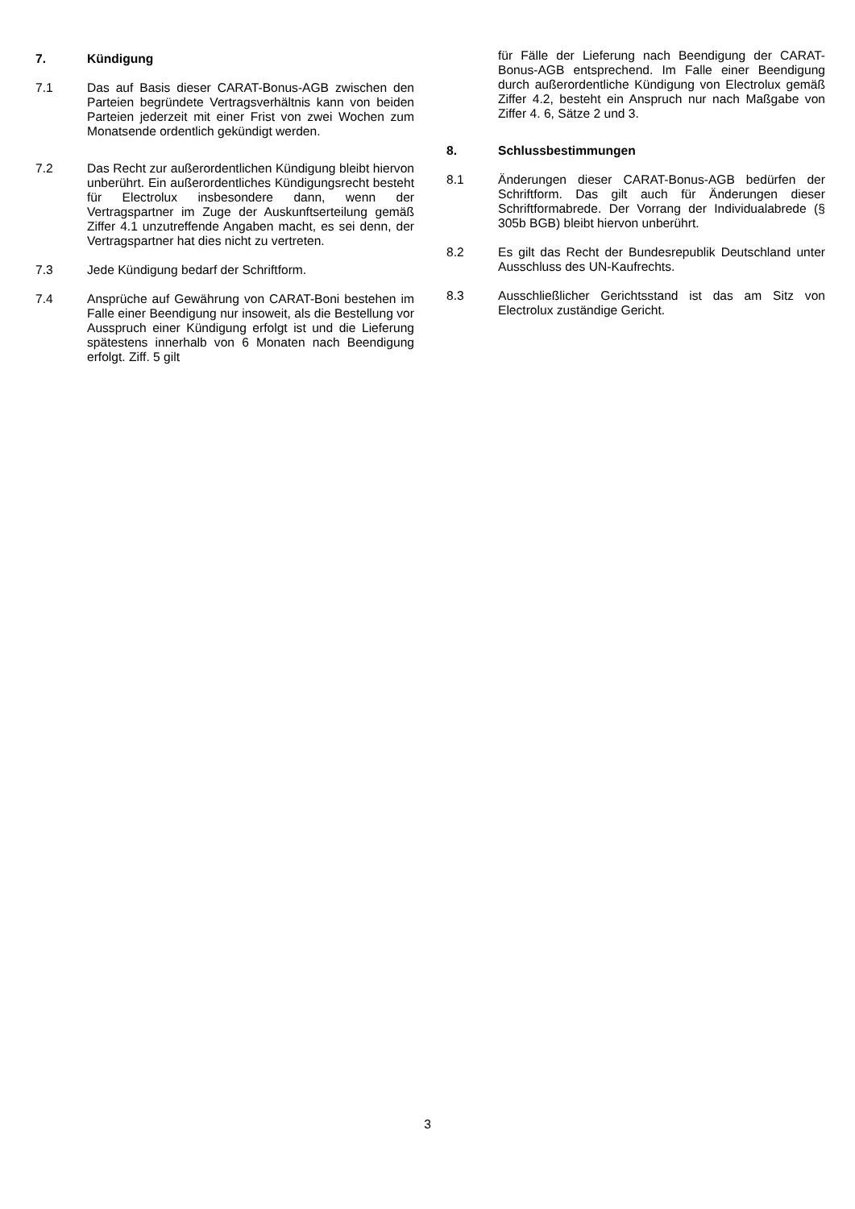7. Kündigung
7.1 Das auf Basis dieser CARAT-Bonus-AGB zwischen den Parteien begründete Vertragsverhältnis kann von beiden Parteien jederzeit mit einer Frist von zwei Wochen zum Monatsende ordentlich gekündigt werden.
7.2 Das Recht zur außerordentlichen Kündigung bleibt hiervon unberührt. Ein außerordentliches Kündigungsrecht besteht für Electrolux insbesondere dann, wenn der Vertragspartner im Zuge der Auskunftserteilung gemäß Ziffer 4.1 unzutreffende Angaben macht, es sei denn, der Vertragspartner hat dies nicht zu vertreten.
7.3 Jede Kündigung bedarf der Schriftform.
7.4 Ansprüche auf Gewährung von CARAT-Boni bestehen im Falle einer Beendigung nur insoweit, als die Bestellung vor Ausspruch einer Kündigung erfolgt ist und die Lieferung spätestens innerhalb von 6 Monaten nach Beendigung erfolgt. Ziff. 5 gilt
für Fälle der Lieferung nach Beendigung der CARAT-Bonus-AGB entsprechend. Im Falle einer Beendigung durch außerordentliche Kündigung von Electrolux gemäß Ziffer 4.2, besteht ein Anspruch nur nach Maßgabe von Ziffer 4. 6, Sätze 2 und 3.
8. Schlussbestimmungen
8.1 Änderungen dieser CARAT-Bonus-AGB bedürfen der Schriftform. Das gilt auch für Änderungen dieser Schriftformabrede. Der Vorrang der Individualabrede (§ 305b BGB) bleibt hiervon unberührt.
8.2 Es gilt das Recht der Bundesrepublik Deutschland unter Ausschluss des UN-Kaufrechts.
8.3 Ausschließlicher Gerichtsstand ist das am Sitz von Electrolux zuständige Gericht.
3